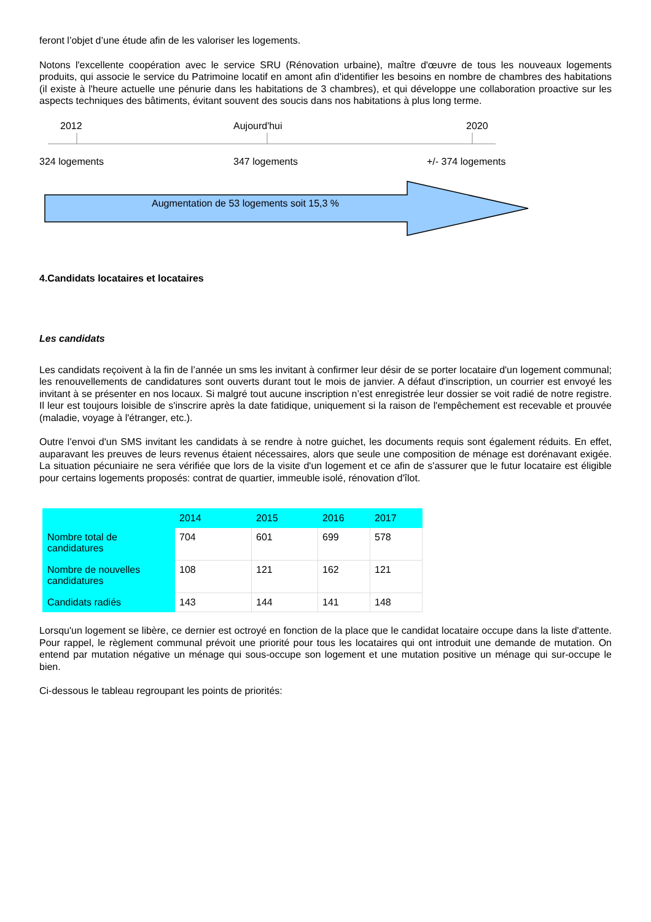feront l’objet d’une étude afin de les valoriser les logements.
Notons l'excellente coopération avec le service SRU (Rénovation urbaine), maître d'œuvre de tous les nouveaux logements produits, qui associe le service du Patrimoine locatif en amont afin d'identifier les besoins en nombre de chambres des habitations (il existe à l'heure actuelle une pénurie dans les habitations de 3 chambres), et qui développe une collaboration proactive sur les aspects techniques des bâtiments, évitant souvent des soucis dans nos habitations à plus long terme.
2012 Aujourd'hui 2020
324 logements 347 logements +/- 374 logements
Augmentation de 53 logements soit 15,3 %
4.Candidats locataires et locataires
Les candidats
Les candidats reçoivent à la fin de l’année un sms les invitant à confirmer leur désir de se porter locataire d'un logement communal; les renouvellements de candidatures sont ouverts durant tout le mois de janvier. A défaut d'inscription, un courrier est envoyé les invitant à se présenter en nos locaux. Si malgré tout aucune inscription n’est enregistrée leur dossier se voit radié de notre registre. Il leur est toujours loisible de s'inscrire après la date fatidique, uniquement si la raison de l'empêchement est recevable et prouvée (maladie, voyage à l'étranger, etc.).
Outre l’envoi d'un SMS invitant les candidats à se rendre à notre guichet, les documents requis sont également réduits. En effet, auparavant les preuves de leurs revenus étaient nécessaires, alors que seule une composition de ménage est dorénavant exigée. La situation pécuniaire ne sera vérifiée que lors de la visite d'un logement et ce afin de s'assurer que le futur locataire est éligible pour certains logements proposés: contrat de quartier, immeuble isolé, rénovation d'îlot.
| | 2014 | 2015 | 2016 | 2017 |
| --- | --- | --- | --- | --- |
| Nombre total de candidatures | 704 | 601 | 699 | 578 |
| Nombre de nouvelles candidatures | 108 | 121 | 162 | 121 |
| Candidats radiés | 143 | 144 | 141 | 148 |
Lorsqu'un logement se libère, ce dernier est octroyé en fonction de la place que le candidat locataire occupe dans la liste d'attente. Pour rappel, le règlement communal prévoit une priorité pour tous les locataires qui ont introduit une demande de mutation. On entend par mutation négative un ménage qui sous-occupe son logement et une mutation positive un ménage qui sur-occupe le bien.
Ci-dessous le tableau regroupant les points de priorités: